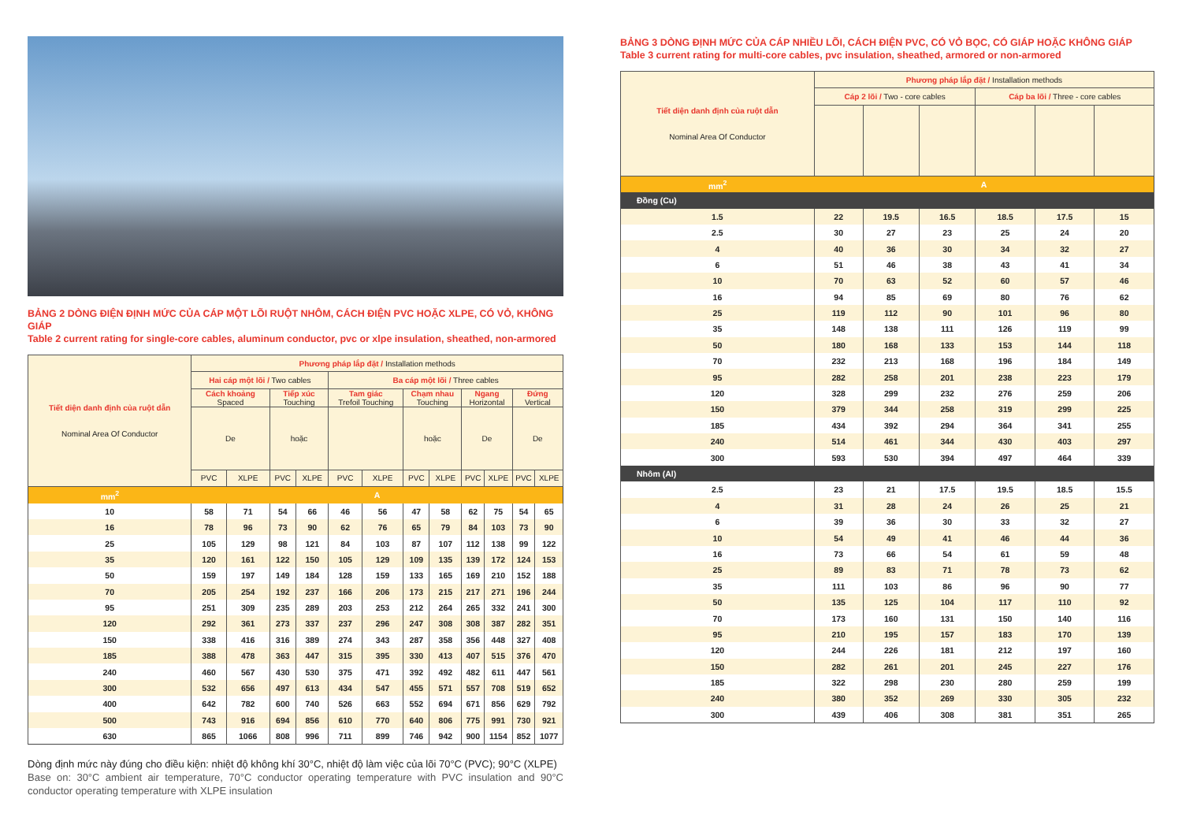BẢNG 2 DÒNG ĐIỆN ĐỊNH MỨC CỦA CÁP MỘT LÕI RUỘT NHÔM, CÁCH ĐIỆN PVC HOẶC XLPE, CÓ VỎ, KHÔNG GIÁP
Table 2 current rating for single-core cables, aluminum conductor, pvc or xlpe insulation, sheathed, non-armored
| Tiết diện danh định của ruột dẫn Nominal Area Of Conductor | Phương pháp lắp đặt / Installation methods | | | | | | | | | | | |
| --- | --- | --- | --- | --- | --- | --- | --- | --- | --- | --- | --- | --- |
| | Hai cáp một lõi / Two cables | | | | Ba cáp một lõi / Three cables | | | | | | | |
| | Cách khoảng Spaced | | Tiếp xúc Touching | | Tam giác Trefoil Touching | | Chạm nhau Touching | | Ngang Horizontal | | Đứng Vertical | |
| | De | | hoặc | | | | hoặc | | De | | De | |
| | PVC | XLPE | PVC | XLPE | PVC | XLPE | PVC | XLPE | PVC | XLPE | PVC | XLPE |
| mm<sup>2</sup> | A | | | | | | | | | | | |
| 10 | 58 | 71 | 54 | 66 | 46 | 56 | 47 | 58 | 62 | 75 | 54 | 65 |
| 16 | 78 | 96 | 73 | 90 | 62 | 76 | 65 | 79 | 84 | 103 | 73 | 90 |
| 25 | 105 | 129 | 98 | 121 | 84 | 103 | 87 | 107 | 112 | 138 | 99 | 122 |
| 35 | 120 | 161 | 122 | 150 | 105 | 129 | 109 | 135 | 139 | 172 | 124 | 153 |
| 50 | 159 | 197 | 149 | 184 | 128 | 159 | 133 | 165 | 169 | 210 | 152 | 188 |
| 70 | 205 | 254 | 192 | 237 | 166 | 206 | 173 | 215 | 217 | 271 | 196 | 244 |
| 95 | 251 | 309 | 235 | 289 | 203 | 253 | 212 | 264 | 265 | 332 | 241 | 300 |
| 120 | 292 | 361 | 273 | 337 | 237 | 296 | 247 | 308 | 308 | 387 | 282 | 351 |
| 150 | 338 | 416 | 316 | 389 | 274 | 343 | 287 | 358 | 356 | 448 | 327 | 408 |
| 185 | 388 | 478 | 363 | 447 | 315 | 395 | 330 | 413 | 407 | 515 | 376 | 470 |
| 240 | 460 | 567 | 430 | 530 | 375 | 471 | 392 | 492 | 482 | 611 | 447 | 561 |
| 300 | 532 | 656 | 497 | 613 | 434 | 547 | 455 | 571 | 557 | 708 | 519 | 652 |
| 400 | 642 | 782 | 600 | 740 | 526 | 663 | 552 | 694 | 671 | 856 | 629 | 792 |
| 500 | 743 | 916 | 694 | 856 | 610 | 770 | 640 | 806 | 775 | 991 | 730 | 921 |
| 630 | 865 | 1066 | 808 | 996 | 711 | 899 | 746 | 942 | 900 | 1154 | 852 | 1077 |
Dòng định mức này đúng cho điều kiện: nhiệt độ không khí 30°C, nhiệt độ làm việc của lõi 70°C (PVC); 90°C (XLPE)
Base on: 30°C ambient air temperature, 70°C conductor operating temperature with PVC insulation and 90°C conductor operating temperature with XLPE insulation
BẢNG 3 DÒNG ĐỊNH MỨC CỦA CÁP NHIỀU LÕI, CÁCH ĐIỆN PVC, CÓ VỎ BỌC, CÓ GIÁP HOẶC KHÔNG GIÁP
Table 3 current rating for multi-core cables, pvc insulation, sheathed, armored or non-armored
| Tiết diện danh định của ruột dẫn Nominal Area Of Conductor | Phương pháp lắp đặt / Installation methods | | | | | |
| --- | --- | --- | --- | --- | --- | --- |
| | Cáp 2 lõi / Two - core cables | | | Cáp ba lõi / Three - core cables | | |
| mm<sup>2</sup> | A | | | | | |
| Đồng (Cu) | | | | | | |
| 1.5 | 22 | 19.5 | 16.5 | 18.5 | 17.5 | 15 |
| 2.5 | 30 | 27 | 23 | 25 | 24 | 20 |
| 4 | 40 | 36 | 30 | 34 | 32 | 27 |
| 6 | 51 | 46 | 38 | 43 | 41 | 34 |
| 10 | 70 | 63 | 52 | 60 | 57 | 46 |
| 16 | 94 | 85 | 69 | 80 | 76 | 62 |
| 25 | 119 | 112 | 90 | 101 | 96 | 80 |
| 35 | 148 | 138 | 111 | 126 | 119 | 99 |
| 50 | 180 | 168 | 133 | 153 | 144 | 118 |
| 70 | 232 | 213 | 168 | 196 | 184 | 149 |
| 95 | 282 | 258 | 201 | 238 | 223 | 179 |
| 120 | 328 | 299 | 232 | 276 | 259 | 206 |
| 150 | 379 | 344 | 258 | 319 | 299 | 225 |
| 185 | 434 | 392 | 294 | 364 | 341 | 255 |
| 240 | 514 | 461 | 344 | 430 | 403 | 297 |
| 300 | 593 | 530 | 394 | 497 | 464 | 339 |
| Nhôm (Al) | | | | | | |
| 2.5 | 23 | 21 | 17.5 | 19.5 | 18.5 | 15.5 |
| 4 | 31 | 28 | 24 | 26 | 25 | 21 |
| 6 | 39 | 36 | 30 | 33 | 32 | 27 |
| 10 | 54 | 49 | 41 | 46 | 44 | 36 |
| 16 | 73 | 66 | 54 | 61 | 59 | 48 |
| 25 | 89 | 83 | 71 | 78 | 73 | 62 |
| 35 | 111 | 103 | 86 | 96 | 90 | 77 |
| 50 | 135 | 125 | 104 | 117 | 110 | 92 |
| 70 | 173 | 160 | 131 | 150 | 140 | 116 |
| 95 | 210 | 195 | 157 | 183 | 170 | 139 |
| 120 | 244 | 226 | 181 | 212 | 197 | 160 |
| 150 | 282 | 261 | 201 | 245 | 227 | 176 |
| 185 | 322 | 298 | 230 | 280 | 259 | 199 |
| 240 | 380 | 352 | 269 | 330 | 305 | 232 |
| 300 | 439 | 406 | 308 | 381 | 351 | 265 |